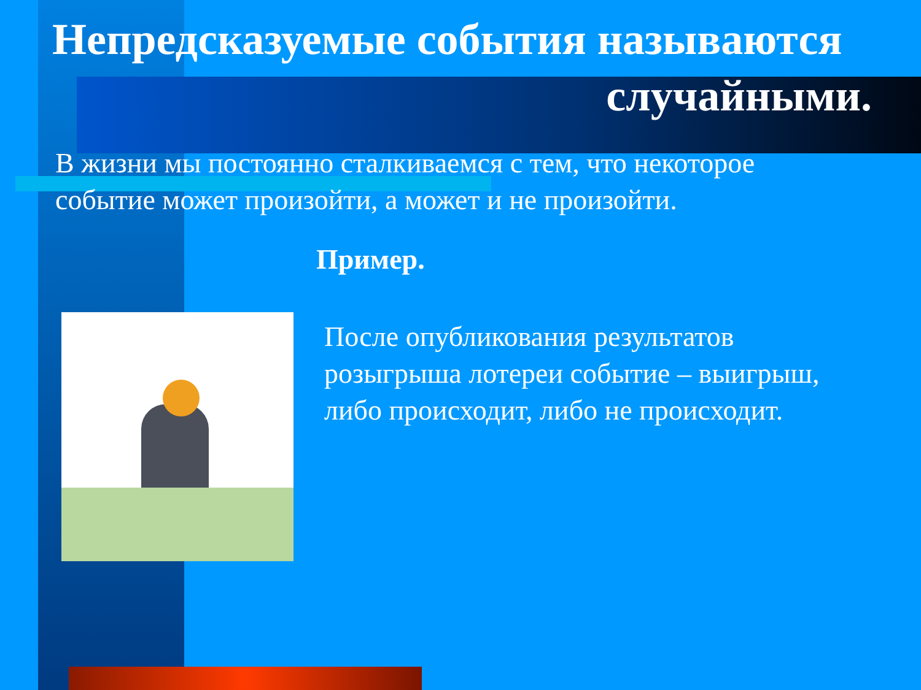Непредсказуемые события называются
случайными.
В жизни мы постоянно сталкиваемся с тем, что некоторое событие может произойти, а может и не произойти.
Пример.
После опубликования результатов розыгрыша лотереи событие – выигрыш, либо происходит, либо не происходит.